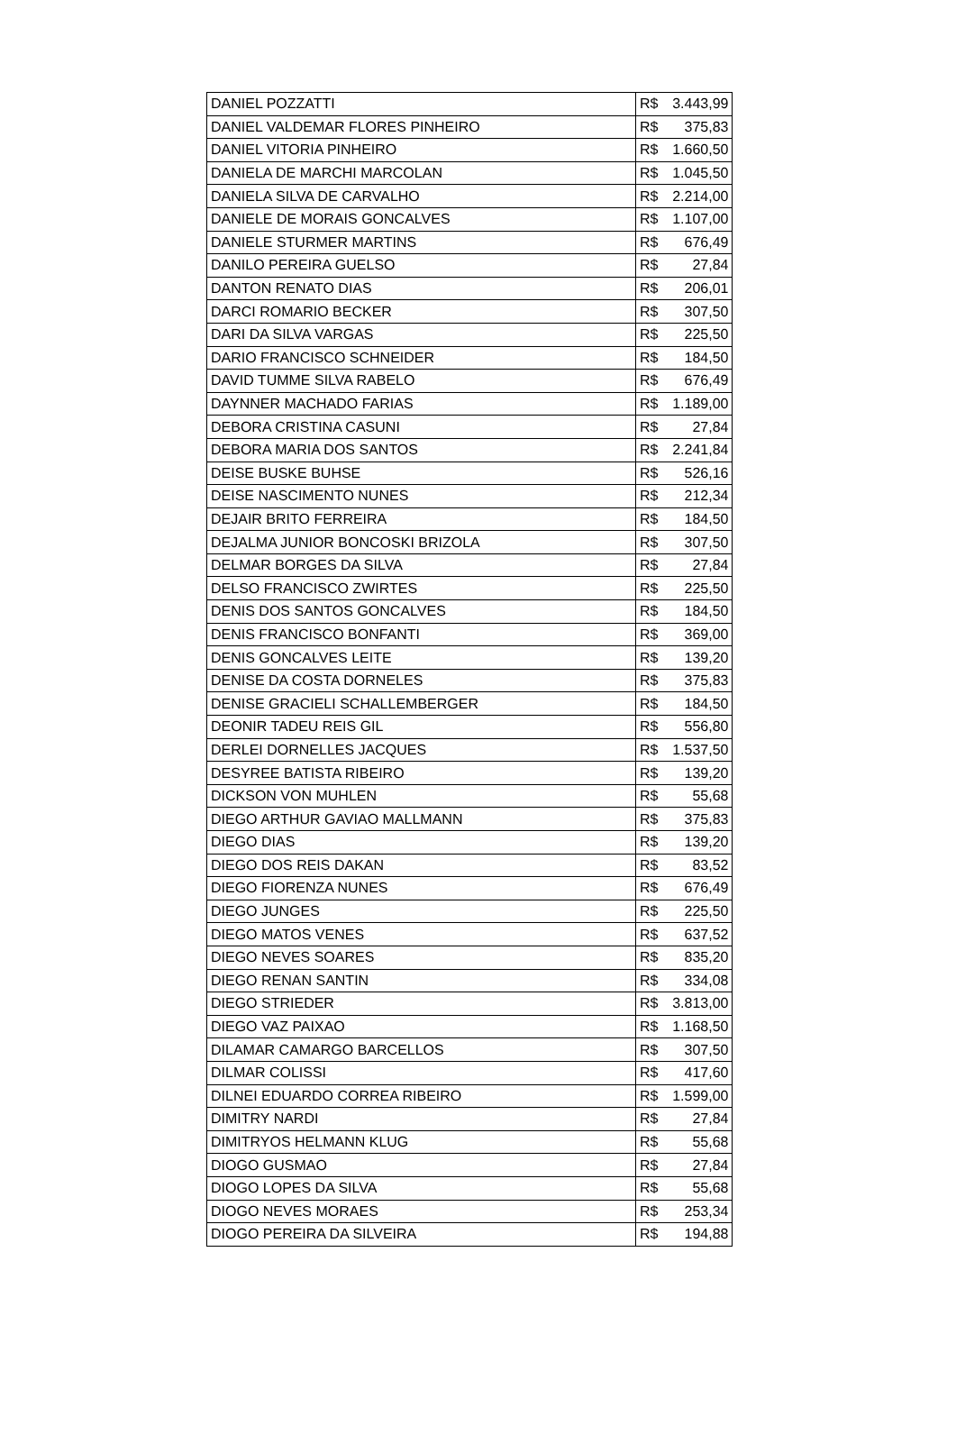| DANIEL POZZATTI | R$ | 3.443,99 |
| DANIEL VALDEMAR FLORES PINHEIRO | R$ | 375,83 |
| DANIEL VITORIA PINHEIRO | R$ | 1.660,50 |
| DANIELA DE MARCHI MARCOLAN | R$ | 1.045,50 |
| DANIELA SILVA DE CARVALHO | R$ | 2.214,00 |
| DANIELE DE MORAIS GONCALVES | R$ | 1.107,00 |
| DANIELE STURMER MARTINS | R$ | 676,49 |
| DANILO PEREIRA GUELSO | R$ | 27,84 |
| DANTON RENATO DIAS | R$ | 206,01 |
| DARCI ROMARIO BECKER | R$ | 307,50 |
| DARI DA SILVA VARGAS | R$ | 225,50 |
| DARIO FRANCISCO SCHNEIDER | R$ | 184,50 |
| DAVID TUMME SILVA RABELO | R$ | 676,49 |
| DAYNNER MACHADO FARIAS | R$ | 1.189,00 |
| DEBORA CRISTINA CASUNI | R$ | 27,84 |
| DEBORA MARIA DOS SANTOS | R$ | 2.241,84 |
| DEISE BUSKE BUHSE | R$ | 526,16 |
| DEISE NASCIMENTO NUNES | R$ | 212,34 |
| DEJAIR BRITO FERREIRA | R$ | 184,50 |
| DEJALMA JUNIOR BONCOSKI BRIZOLA | R$ | 307,50 |
| DELMAR BORGES DA SILVA | R$ | 27,84 |
| DELSO FRANCISCO ZWIRTES | R$ | 225,50 |
| DENIS DOS SANTOS GONCALVES | R$ | 184,50 |
| DENIS FRANCISCO BONFANTI | R$ | 369,00 |
| DENIS GONCALVES LEITE | R$ | 139,20 |
| DENISE DA COSTA DORNELES | R$ | 375,83 |
| DENISE GRACIELI SCHALLEMBERGER | R$ | 184,50 |
| DEONIR TADEU REIS GIL | R$ | 556,80 |
| DERLEI DORNELLES JACQUES | R$ | 1.537,50 |
| DESYREE BATISTA RIBEIRO | R$ | 139,20 |
| DICKSON VON MUHLEN | R$ | 55,68 |
| DIEGO ARTHUR GAVIAO MALLMANN | R$ | 375,83 |
| DIEGO DIAS | R$ | 139,20 |
| DIEGO DOS REIS DAKAN | R$ | 83,52 |
| DIEGO FIORENZA NUNES | R$ | 676,49 |
| DIEGO JUNGES | R$ | 225,50 |
| DIEGO MATOS VENES | R$ | 637,52 |
| DIEGO NEVES SOARES | R$ | 835,20 |
| DIEGO RENAN SANTIN | R$ | 334,08 |
| DIEGO STRIEDER | R$ | 3.813,00 |
| DIEGO VAZ PAIXAO | R$ | 1.168,50 |
| DILAMAR CAMARGO BARCELLOS | R$ | 307,50 |
| DILMAR COLISSI | R$ | 417,60 |
| DILNEI EDUARDO CORREA RIBEIRO | R$ | 1.599,00 |
| DIMITRY NARDI | R$ | 27,84 |
| DIMITRYOS HELMANN KLUG | R$ | 55,68 |
| DIOGO GUSMAO | R$ | 27,84 |
| DIOGO LOPES DA SILVA | R$ | 55,68 |
| DIOGO NEVES MORAES | R$ | 253,34 |
| DIOGO PEREIRA DA SILVEIRA | R$ | 194,88 |